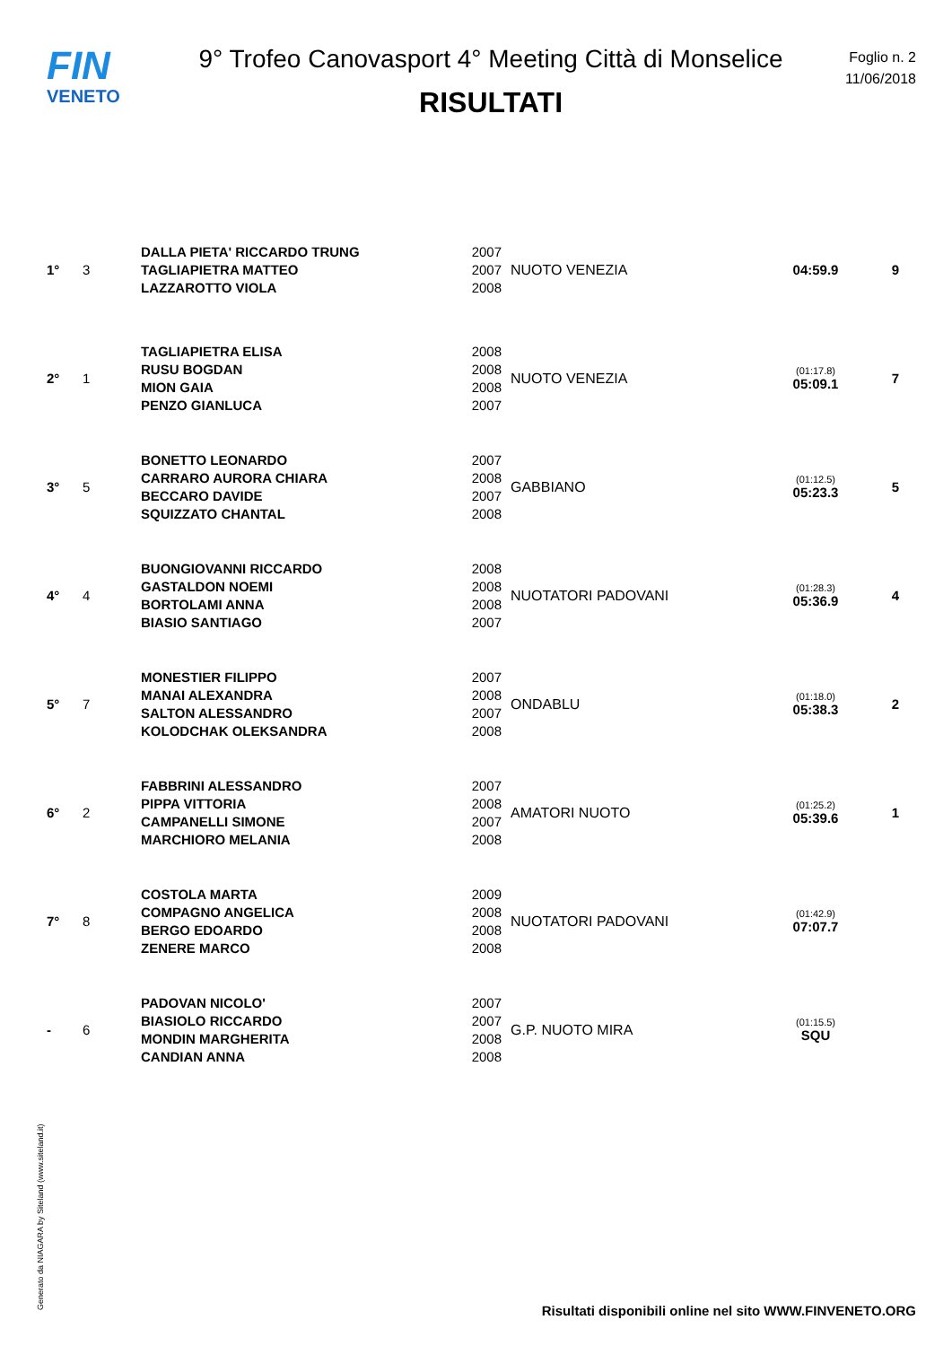FIN
VENETO
9° Trofeo Canovasport 4° Meeting Città di Monselice
RISULTATI
Foglio n. 2
11/06/2018
| 1° | 3 | DALLA PIETA' RICCARDO TRUNG TAGLIAPIETRA MATTEO LAZZAROTTO VIOLA | 2007 2007 2008 | NUOTO VENEZIA | 04:59.9 | 9 |
| 2° | 1 | TAGLIAPIETRA ELISA RUSU BOGDAN MION GAIA PENZO GIANLUCA | 2008 2008 2008 2007 | NUOTO VENEZIA | (01:17.8) 05:09.1 | 7 |
| 3° | 5 | BONETTO LEONARDO CARRARO AURORA CHIARA BECCARO DAVIDE SQUIZZATO CHANTAL | 2007 2008 2007 2008 | GABBIANO | (01:12.5) 05:23.3 | 5 |
| 4° | 4 | BUONGIOVANNI RICCARDO GASTALDON NOEMI BORTOLAMI ANNA BIASIO SANTIAGO | 2008 2008 2008 2007 | NUOTATORI PADOVANI | (01:28.3) 05:36.9 | 4 |
| 5° | 7 | MONESTIER FILIPPO MANAI ALEXANDRA SALTON ALESSANDRO KOLODCHAK OLEKSANDRA | 2007 2008 2007 2008 | ONDABLU | (01:18.0) 05:38.3 | 2 |
| 6° | 2 | FABBRINI ALESSANDRO PIPPA VITTORIA CAMPANELLI SIMONE MARCHIORO MELANIA | 2007 2008 2007 2008 | AMATORI NUOTO | (01:25.2) 05:39.6 | 1 |
| 7° | 8 | COSTOLA MARTA COMPAGNO ANGELICA BERGO EDOARDO ZENERE MARCO | 2009 2008 2008 2008 | NUOTATORI PADOVANI | (01:42.9) 07:07.7 | |
| - | 6 | PADOVAN NICOLO' BIASIOLO RICCARDO MONDIN MARGHERITA CANDIAN ANNA | 2007 2007 2008 2008 | G.P. NUOTO MIRA | (01:15.5) SQU | |
Generato da NIAGARA by Siteland (www.siteland.it)
Risultati disponibili online nel sito WWW.FINVENETO.ORG